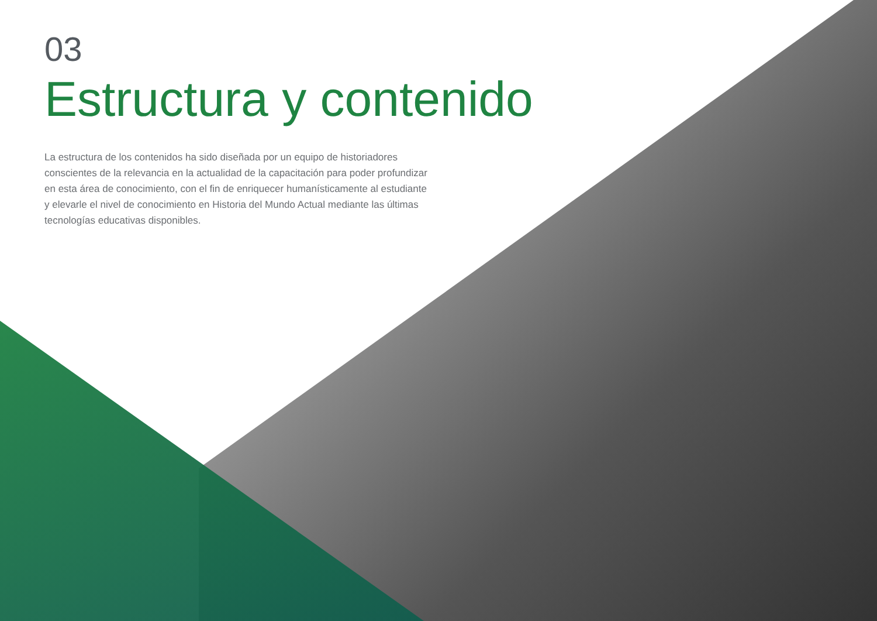03
Estructura y contenido
La estructura de los contenidos ha sido diseñada por un equipo de historiadores conscientes de la relevancia en la actualidad de la capacitación para poder profundizar en esta área de conocimiento, con el fin de enriquecer humanísticamente al estudiante y elevarle el nivel de conocimiento en Historia del Mundo Actual mediante las últimas tecnologías educativas disponibles.